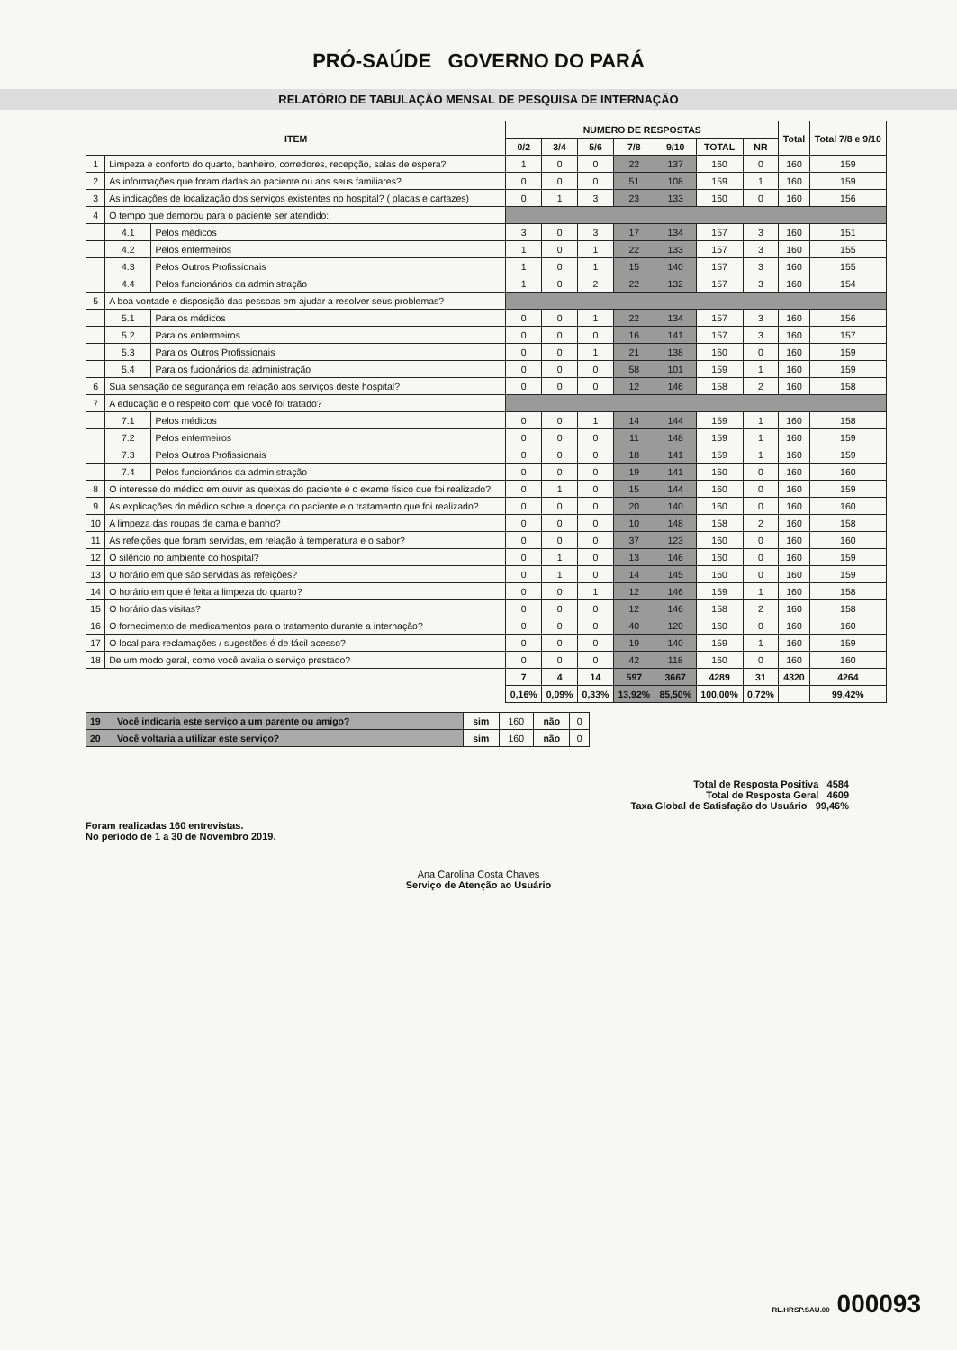PRÓ-SAÚDE GOVERNO DO PARÁ
RELATÓRIO DE TABULAÇÃO MENSAL DE PESQUISA DE INTERNAÇÃO
| ITEM | | | NUMERO DE RESPOSTAS | | | | | | | Total | Total 7/8 e 9/10 |
| --- | --- | --- | --- | --- | --- | --- | --- | --- | --- | --- | --- |
| | | | 0/2 | 3/4 | 5/6 | 7/8 | 9/10 | TOTAL | NR | | |
| 1 | Limpeza e conforto do quarto, banheiro, corredores, recepção, salas de espera? | | 1 | 0 | 0 | 22 | 137 | 160 | 0 | 160 | 159 |
| 2 | As informações que foram dadas ao paciente ou aos seus familiares? | | 0 | 0 | 0 | 51 | 108 | 159 | 1 | 160 | 159 |
| 3 | As indicações de localização dos serviços existentes no hospital? ( placas e cartazes) | | 0 | 1 | 3 | 23 | 133 | 160 | 0 | 160 | 156 |
| 4 | O tempo que demorou para o paciente ser atendido: | | | | | | | | | | |
| | 4.1 | Pelos médicos | 3 | 0 | 3 | 17 | 134 | 157 | 3 | 160 | 151 |
| | 4.2 | Pelos enfermeiros | 1 | 0 | 1 | 22 | 133 | 157 | 3 | 160 | 155 |
| | 4.3 | Pelos Outros Profissionais | 1 | 0 | 1 | 15 | 140 | 157 | 3 | 160 | 155 |
| | 4.4 | Pelos funcionários da administração | 1 | 0 | 2 | 22 | 132 | 157 | 3 | 160 | 154 |
| 5 | A boa vontade e disposição das pessoas em ajudar a resolver seus problemas? | | | | | | | | | | |
| | 5.1 | Para os médicos | 0 | 0 | 1 | 22 | 134 | 157 | 3 | 160 | 156 |
| | 5.2 | Para os enfermeiros | 0 | 0 | 0 | 16 | 141 | 157 | 3 | 160 | 157 |
| | 5.3 | Para os Outros Profissionais | 0 | 0 | 1 | 21 | 138 | 160 | 0 | 160 | 159 |
| | 5.4 | Para os fucionários da administração | 0 | 0 | 0 | 58 | 101 | 159 | 1 | 160 | 159 |
| 6 | Sua sensação de segurança em relação aos serviços deste hospital? | | 0 | 0 | 0 | 12 | 146 | 158 | 2 | 160 | 158 |
| 7 | A educação e o respeito com que você foi tratado? | | | | | | | | | | |
| | 7.1 | Pelos médicos | 0 | 0 | 1 | 14 | 144 | 159 | 1 | 160 | 158 |
| | 7.2 | Pelos enfermeiros | 0 | 0 | 0 | 11 | 148 | 159 | 1 | 160 | 159 |
| | 7.3 | Pelos Outros Profissionais | 0 | 0 | 0 | 18 | 141 | 159 | 1 | 160 | 159 |
| | 7.4 | Pelos funcionários da administração | 0 | 0 | 0 | 19 | 141 | 160 | 0 | 160 | 160 |
| 8 | O interesse do médico em ouvir as queixas do paciente e o exame físico que foi realizado? | | 0 | 1 | 0 | 15 | 144 | 160 | 0 | 160 | 159 |
| 9 | As explicações do médico sobre a doença do paciente e o tratamento que foi realizado? | | 0 | 0 | 0 | 20 | 140 | 160 | 0 | 160 | 160 |
| 10 | A limpeza das roupas de cama e banho? | | 0 | 0 | 0 | 10 | 148 | 158 | 2 | 160 | 158 |
| 11 | As refeições que foram servidas, em relação à temperatura e o sabor? | | 0 | 0 | 0 | 37 | 123 | 160 | 0 | 160 | 160 |
| 12 | O silêncio no ambiente do hospital? | | 0 | 1 | 0 | 13 | 146 | 160 | 0 | 160 | 159 |
| 13 | O horário em que são servidas as refeições? | | 0 | 1 | 0 | 14 | 145 | 160 | 0 | 160 | 159 |
| 14 | O horário em que é feita a limpeza do quarto? | | 0 | 0 | 1 | 12 | 146 | 159 | 1 | 160 | 158 |
| 15 | O horário das visitas? | | 0 | 0 | 0 | 12 | 146 | 158 | 2 | 160 | 158 |
| 16 | O fornecimento de medicamentos para o tratamento durante a internação? | | 0 | 0 | 0 | 40 | 120 | 160 | 0 | 160 | 160 |
| 17 | O local para reclamações / sugestões é de fácil acesso? | | 0 | 0 | 0 | 19 | 140 | 159 | 1 | 160 | 159 |
| 18 | De um modo geral, como você avalia o serviço prestado? | | 0 | 0 | 0 | 42 | 118 | 160 | 0 | 160 | 160 |
| | | | 7 | 4 | 14 | 597 | 3667 | 4289 | 31 | 4320 | 4264 |
| | | | 0,16% | 0,09% | 0,33% | 13,92% | 85,50% | 100,00% | 0,72% | | 99,42% |
| 19 | Você indicaria este serviço a um parente ou amigo? | sim | 160 | não | 0 |
| 20 | Você voltaria a utilizar este serviço? | sim | 160 | não | 0 |
Total de Resposta Positiva 4584
Total de Resposta Geral 4609
Taxa Global de Satisfação do Usuário 99,46%
Foram realizadas 160 entrevistas.
No período de 1 a 30 de Novembro 2019.
Ana Carolina Costa Chaves
Serviço de Atenção ao Usuário
RL.HRSP.SAU.00 000093